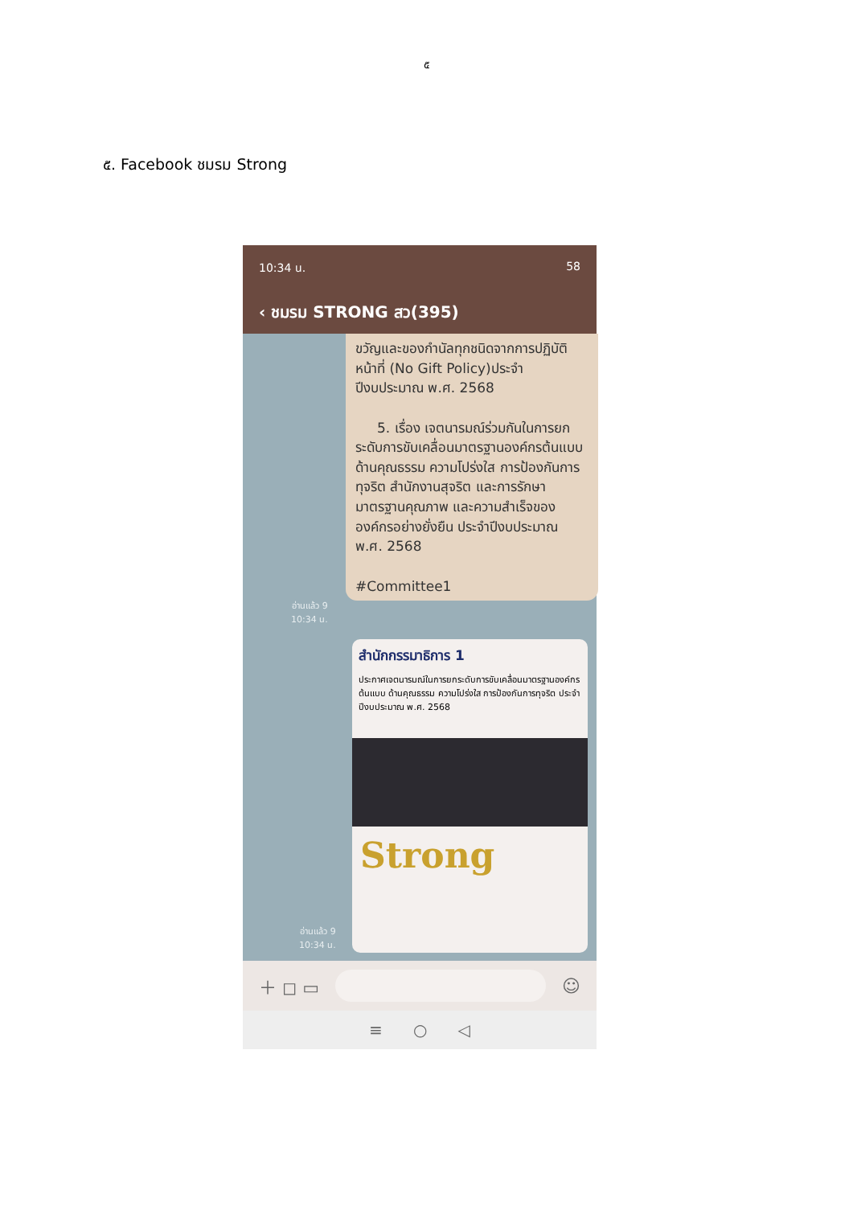๕
๕. Facebook ชมรม Strong
10:34 น. 58
‹ ชมรม STRONG สว(395)
ขวัญและของกำนัลทุกชนิดจากการปฏิบัติหน้าที่ (No Gift Policy)ประจำปีงบประมาณ พ.ศ. 2568
5. เรื่อง เจตนารมณ์ร่วมกันในการยกระดับการขับเคลื่อนมาตรฐานองค์กรต้นแบบ ด้านคุณธรรม ความโปร่งใส การป้องกันการทุจริต สำนักงานสุจริต และการรักษามาตรฐานคุณภาพ และความสำเร็จขององค์กรอย่างยั่งยืน ประจำปีงบประมาณ พ.ศ. 2568
#Committee1
อ่านแล้ว 9
10:34 น.
สำนักกรรมาธิการ 1
ประกาศเจตนารมณ์ในการยกระดับการขับเคลื่อนมาตรฐานองค์กรต้นแบบ ด้านคุณธรรม ความโปร่งใส การป้องกันการทุจริต ประจำปีงบประมาณ พ.ศ. 2568
Strong
อ่านแล้ว 9
10:34 น.
＋ ◻ ▭ ☺
≡ ○ ◁